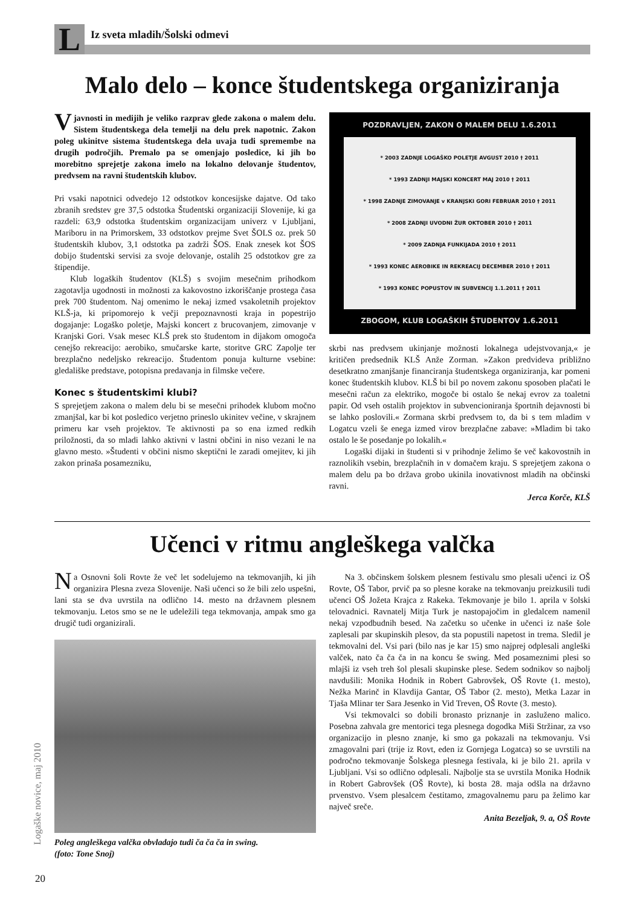L
Iz sveta mladih/Šolski odmevi
Malo delo – konce študentskega organiziranja
Vjavnosti in medijih je veliko razprav glede zakona o malem delu. Sistem študentskega dela temelji na delu prek napotnic. Zakon poleg ukinitve sistema študentskega dela uvaja tudi spremembe na drugih področjih. Premalo pa se omenjajo posledice, ki jih bo morebitno sprejetje zakona imelo na lokalno delovanje študentov, predvsem na ravni študentskih klubov.
Pri vsaki napotnici odvedejo 12 odstotkov koncesijske dajatve. Od tako zbranih sredstev gre 37,5 odstotka Študentski organizaciji Slovenije, ki ga razdeli: 63,9 odstotka študentskim organizacijam univerz v Ljubljani, Mariboru in na Primorskem, 33 odstotkov prejme Svet ŠOLS oz. prek 50 študentskih klubov, 3,1 odstotka pa zadrži ŠOS. Enak znesek kot ŠOS dobijo študentski servisi za svoje delovanje, ostalih 25 odstotkov gre za štipendije.
Klub logaških študentov (KLŠ) s svojim mesečnim prihodkom zagotavlja ugodnosti in možnosti za kakovostno izkoriščanje prostega časa prek 700 študentom. Naj omenimo le nekaj izmed vsakoletnih projektov KLŠ-ja, ki pripomorejo k večji prepoznavnosti kraja in popestrijo dogajanje: Logaško poletje, Majski koncert z brucovanjem, zimovanje v Kranjski Gori. Vsak mesec KLŠ prek sto študentom in dijakom omogoča cenejšo rekreacijo: aerobiko, smučarske karte, storitve GRC Zapolje ter brezplačno nedeljsko rekreacijo. Študentom ponuja kulturne vsebine: gledališke predstave, potopisna predavanja in filmske večere.
Konec s študentskimi klubi?
S sprejetjem zakona o malem delu bi se mesečni prihodek klubom močno zmanjšal, kar bi kot posledico verjetno prineslo ukinitev večine, v skrajnem primeru kar vseh projektov. Te aktivnosti pa so ena izmed redkih priložnosti, da so mladi lahko aktivni v lastni občini in niso vezani le na glavno mesto. »Študenti v občini nismo skeptični le zaradi omejitev, ki jih zakon prinaša posamezniku,
POZDRAVLJEN, ZAKON O MALEM DELU 1.6.2011
* 2003 ZADNJE LOGAŠKO POLETJE AVGUST 2010 † 2011
* 1993 ZADNJI MAJSKI KONCERT MAJ 2010 † 2011
* 1998 ZADNJE ZIMOVANJE v KRANJSKI GORI FEBRUAR 2010 † 2011
* 2008 ZADNJI UVODNI ŽUR OKTOBER 2010 † 2011
* 2009 ZADNJA FUNKIJADA 2010 † 2011
* 1993 KONEC AEROBIKE IN REKREACIJ DECEMBER 2010 † 2011
* 1993 KONEC POPUSTOV IN SUBVENCIJ 1.1.2011 † 2011
ZBOGOM, KLUB LOGAŠKIH ŠTUDENTOV 1.6.2011
skrbi nas predvsem ukinjanje možnosti lokalnega udejstvovanja,« je kritičen predsednik KLŠ Anže Zorman. »Zakon predvideva približno desetkratno zmanjšanje financiranja študentskega organiziranja, kar pomeni konec študentskih klubov. KLŠ bi bil po novem zakonu sposoben plačati le mesečni račun za elektriko, mogoče bi ostalo še nekaj evrov za toaletni papir. Od vseh ostalih projektov in subvencioniranja športnih dejavnosti bi se lahko poslovili.« Zormana skrbi predvsem to, da bi s tem mladim v Logatcu vzeli še enega izmed virov brezplačne zabave: »Mladim bi tako ostalo le še posedanje po lokalih.«
Logaški dijaki in študenti si v prihodnje želimo še več kakovostnih in raznolikih vsebin, brezplačnih in v domačem kraju. S sprejetjem zakona o malem delu pa bo država grobo ukinila inovativnost mladih na občinski ravni.
Jerca Korče, KLŠ
Učenci v ritmu angleškega valčka
Na Osnovni šoli Rovte že več let sodelujemo na tekmovanjih, ki jih organizira Plesna zveza Slovenije. Naši učenci so že bili zelo uspešni, lani sta se dva uvrstila na odlično 14. mesto na državnem plesnem tekmovanju. Letos smo se ne le udeležili tega tekmovanja, ampak smo ga drugič tudi organizirali.
Poleg angleškega valčka obvladajo tudi ča ča ča in swing.
(foto: Tone Snoj)
20
Na 3. občinskem šolskem plesnem festivalu smo plesali učenci iz OŠ Rovte, OŠ Tabor, prvič pa so plesne korake na tekmovanju preizkusili tudi učenci OŠ Jožeta Krajca z Rakeka. Tekmovanje je bilo 1. aprila v šolski telovadnici. Ravnatelj Mitja Turk je nastopajočim in gledalcem namenil nekaj vzpodbudnih besed. Na začetku so učenke in učenci iz naše šole zaplesali par skupinskih plesov, da sta popustili napetost in trema. Sledil je tekmovalni del. Vsi pari (bilo nas je kar 15) smo najprej odplesali angleški valček, nato ča ča ča in na koncu še swing. Med posameznimi plesi so mlajši iz vseh treh šol plesali skupinske plese. Sedem sodnikov so najbolj navdušili: Monika Hodnik in Robert Gabrovšek, OŠ Rovte (1. mesto), Nežka Marinč in Klavdija Gantar, OŠ Tabor (2. mesto), Metka Lazar in Tjaša Mlinar ter Sara Jesenko in Vid Treven, OŠ Rovte (3. mesto).
Vsi tekmovalci so dobili bronasto priznanje in zasluženo malico. Posebna zahvala gre mentorici tega plesnega dogodka Miši Stržinar, za vso organizacijo in plesno znanje, ki smo ga pokazali na tekmovanju. Vsi zmagovalni pari (trije iz Rovt, eden iz Gornjega Logatca) so se uvrstili na področno tekmovanje Šolskega plesnega festivala, ki je bilo 21. aprila v Ljubljani. Vsi so odlično odplesali. Najbolje sta se uvrstila Monika Hodnik in Robert Gabrovšek (OŠ Rovte), ki bosta 28. maja odšla na državno prvenstvo. Vsem plesalcem čestitamo, zmagovalnemu paru pa želimo kar največ sreče.
Anita Bezeljak, 9. a, OŠ Rovte
Logaške novice, maj 2010